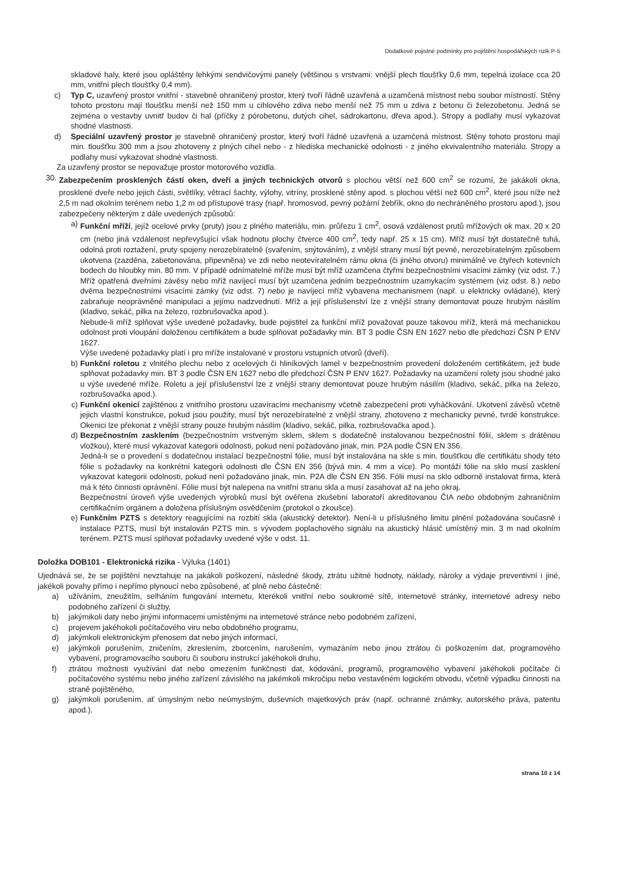Dodatkové pojistné podmínky pro pojištění hospodářských rizik P-5
skladové haly, které jsou opláštěny lehkými sendvičovými panely (většinou s vrstvami: vnější plech tloušťky 0,6 mm, tepelná izolace cca 20 mm, vnitřní plech tloušťky 0,4 mm).
c) Typ C, uzavřený prostor vnitřní - stavebně ohraničený prostor, který tvoří řádně uzavřená a uzamčená místnost nebo soubor místností. Stěny tohoto prostoru mají tloušťku menší než 150 mm u cihlového zdiva nebo menší než 75 mm u zdiva z betonu či železobetonu. Jedná se zejména o vestavby uvnitř budov či hal (příčky z pórobetonu, dutých cihel, sádrokartonu, dřeva apod.). Stropy a podlahy musí vykazovat shodné vlastnosti.
d) Speciální uzavřený prostor je stavebně ohraničený prostor, který tvoří řádně uzavřená a uzamčená místnost. Stěny tohoto prostoru mají min. tloušťku 300 mm a jsou zhotoveny z plných cihel nebo - z hlediska mechanické odolnosti - z jiného ekvivalentního materiálu. Stropy a podlahy musí vykazovat shodné vlastnosti.
Za uzavřený prostor se nepovažuje prostor motorového vozidla.
30. Zabezpečením prosklených částí oken, dveří a jiných technických otvorů s plochou větší než 600 cm<sup>2</sup> se rozumí, že jakákoli okna, prosklené dveře nebo jejich části, světlíky, větrací šachty, výlohy, vitríny, prosklené stěny apod. s plochou větší než 600 cm<sup>2</sup>, které jsou níže než 2,5 m nad okolním terénem nebo 1,2 m od přístupové trasy (např. hromosvod, pevný požární žebřík, okno do nechráněného prostoru apod.), jsou zabezpečeny některým z dále uvedených způsobů:
a) Funkční mříží, jejíž ocelové prvky (pruty) jsou z plného materiálu, min. průřezu 1 cm<sup>2</sup>, osová vzdálenost prutů mřížových ok max. 20 x 20 cm (nebo jiná vzdálenost nepřevyšující však hodnotu plochy čtverce 400 cm<sup>2</sup>, tedy např. 25 x 15 cm). Mříž musí být dostatečně tuhá, odolná proti roztažení, pruty spojeny nerozebíratelně (svařením, snýtováním), z vnější strany musí být pevně, nerozebíratelným způsobem ukotvena (zazděna, zabetonována, připevněna) ve zdi nebo neotevíratelném rámu okna (či jiného otvoru) minimálně ve čtyřech kotevních bodech do hloubky min. 80 mm. V případě odnímatelné mříže musí být mříž uzamčena čtyřmi bezpečnostními visacími zámky (viz odst. 7.) Mříž opatřená dveřními závěsy nebo mříž navíjecí musí být uzamčena jedním bezpečnostním uzamykacím systémem (viz odst. 8.) nebo dvěma bezpečnostními visacími zámky (viz odst. 7) nebo je navíjecí mříž vybavena mechanismem (např. u elektricky ovládané), který zabraňuje neoprávněné manipulaci a jejímu nadzvednutí. Mříž a její příslušenství lze z vnější strany demontovat pouze hrubým násilím (kladivo, sekáč, pilka na železo, rozbrušovačka apod.).
Nebude-li mříž splňovat výše uvedené požadavky, bude pojistitel za funkční mříž považovat pouze takovou mříž, která má mechanickou odolnost proti vloupání doloženou certifikátem a bude splňovat požadavky min. BT 3 podle ČSN EN 1627 nebo dle předchozí ČSN P ENV 1627.
Výše uvedené požadavky platí i pro mříže instalované v prostoru vstupních otvorů (dveří).
b) Funkční roletou z vlnitého plechu nebo z ocelových či hliníkových lamel v bezpečnostním provedení doloženém certifikátem, jež bude splňovat požadavky min. BT 3 podle ČSN EN 1627 nebo dle předchozí ČSN P ENV 1627. Požadavky na uzamčení rolety jsou shodné jako u výše uvedené mříže. Roletu a její příslušenství lze z vnější strany demontovat pouze hrubým násilím (kladivo, sekáč, pilka na železo, rozbrušovačka apod.).
c) Funkční okenicí zajištěnou z vnitřního prostoru uzavíracími mechanismy včetně zabezpečení proti vyháčkování. Ukotvení závěsů včetně jejich vlastní konstrukce, pokud jsou použity, musí být nerozebíratelné z vnější strany, zhotoveno z mechanicky pevné, tvrdé konstrukce. Okenici lze překonat z vnější strany pouze hrubým násilím (kladivo, sekáč, pilka, rozbrušovačka apod.).
d) Bezpečnostním zasklením (bezpečnostním vrstveným sklem, sklem s dodatečně instalovanou bezpečnostní fólií, sklem s drátěnou vložkou), které musí vykazovat kategorii odolnosti, pokud není požadováno jinak, min. P2A podle ČSN EN 356.
Jedná-li se o provedení s dodatečnou instalací bezpečnostní fólie, musí být instalována na skle s min. tloušťkou dle certifikátu shody této fólie s požadavky na konkrétní kategorii odolnosti dle ČSN EN 356 (bývá min. 4 mm a více). Po montáži fólie na sklo musí zasklení vykazovat kategorii odolnosti, pokud není požadováno jinak, min. P2A dle ČSN EN 356. Fólii musí na sklo odborně instalovat firma, která má k této činnosti oprávnění. Fólie musí být nalepena na vnitřní stranu skla a musí zasahovat až na jeho okraj.
Bezpečnostní úroveň výše uvedených výrobků musí být ověřena zkušební laboratoří akreditovanou ČIA nebo obdobným zahraničním certifikačním orgánem a doložena příslušným osvědčením (protokol o zkoušce).
e) Funkčním PZTS s detektory reagujícími na rozbití skla (akustický detektor). Není-li u příslušného limitu plnění požadována současně i instalace PZTS, musí být instalován PZTS min. s vývodem poplachového signálu na akustický hlásič umístěný min. 3 m nad okolním terénem. PZTS musí splňovat požadavky uvedené výše v odst. 11.
Doložka DOB101 - Elektronická rizika - Výluka (1401)
Ujednává se, že se pojištění nevztahuje na jakákoli poškození, následné škody, ztrátu užitné hodnoty, náklady, nároky a výdaje preventivní i jiné, jakékoli povahy přímo i nepřímo plynoucí nebo způsobené, ať plně nebo částečně:
a) užíváním, zneužitím, selháním fungování internetu, kterékoli vnitřní nebo soukromé sítě, internetové stránky, internetové adresy nebo podobného zařízení či služby,
b) jakýmikoli daty nebo jinými informacemi umístěnými na internetové stránce nebo podobném zařízení,
c) projevem jakéhokoli počítačového viru nebo obdobného programu,
d) jakýmkoli elektronickým přenosem dat nebo jiných informací,
e) jakýmkoli porušením, zničením, zkreslením, zborcením, narušením, vymazáním nebo jinou ztrátou či poškozením dat, programového vybavení, programovacího souboru či souboru instrukcí jakéhokoli druhu,
f) ztrátou možnosti využívání dat nebo omezením funkčnosti dat, kódování, programů, programového vybavení jakéhokoli počítače či počítačového systému nebo jiného zařízení závislého na jakémkoli mikročipu nebo vestavěném logickém obvodu, včetně výpadku činnosti na straně pojištěného,
g) jakýmkoli porušením, ať úmyslným nebo neúmyslným, duševních majetkových práv (např. ochranné známky, autorského práva, patentu apod.).
strana 10 z 14